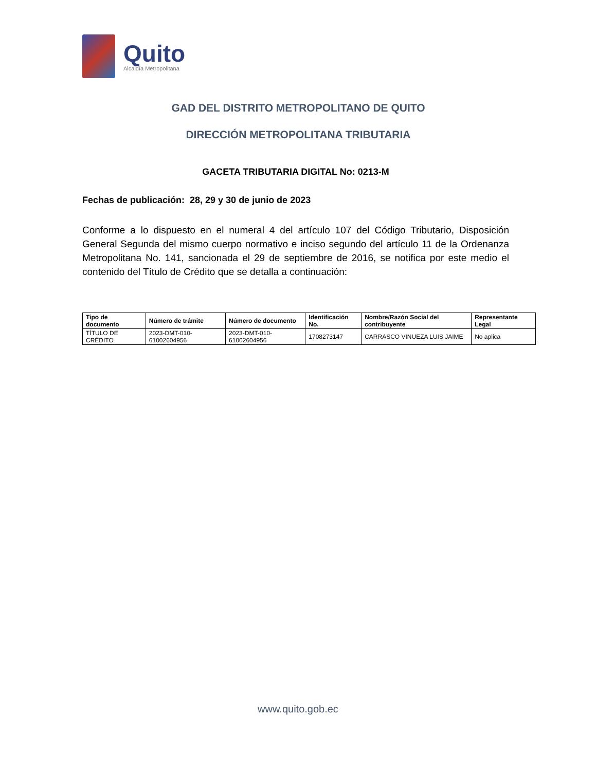Quito
Alcaldía Metropolitana
GAD DEL DISTRITO METROPOLITANO DE QUITO
DIRECCIÓN METROPOLITANA TRIBUTARIA
GACETA TRIBUTARIA DIGITAL No: 0213-M
Fechas de publicación: 28, 29 y 30 de junio de 2023
Conforme a lo dispuesto en el numeral 4 del artículo 107 del Código Tributario, Disposición General Segunda del mismo cuerpo normativo e inciso segundo del artículo 11 de la Ordenanza Metropolitana No. 141, sancionada el 29 de septiembre de 2016, se notifica por este medio el contenido del Título de Crédito que se detalla a continuación:
| Tipo de documento | Número de trámite | Número de documento | Identificación No. | Nombre/Razón Social del contribuyente | Representante Legal |
| --- | --- | --- | --- | --- | --- |
| TÍTULO DE CRÉDITO | 2023-DMT-010-61002604956 | 2023-DMT-010-61002604956 | 1708273147 | CARRASCO VINUEZA LUIS JAIME | No aplica |
www.quito.gob.ec